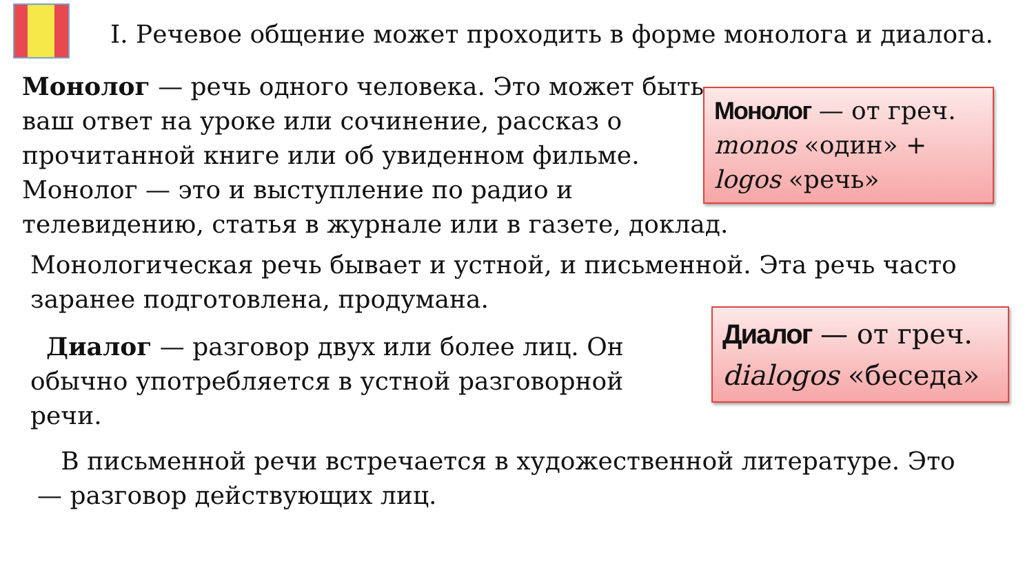I. Речевое общение может проходить в форме монолога и диалога.
Монолог — речь одного человека. Это может быть ваш ответ на уроке или сочинение, рассказ о прочитанной книге или об увиденном фильме. Монолог — это и выступление по радио и телевидению, статья в журнале или в газете, доклад.
Монолог — от греч. monos «один» + logos «речь»
Монологическая речь бывает и устной, и письменной. Эта речь часто заранее подготовлена, продумана.
Диалог — разговор двух или более лиц. Он обычно употребляется в устной разговорной речи.
Диалог — от греч. dialogos «беседа»
В письменной речи встречается в художественной литературе. Это — разговор действующих лиц.